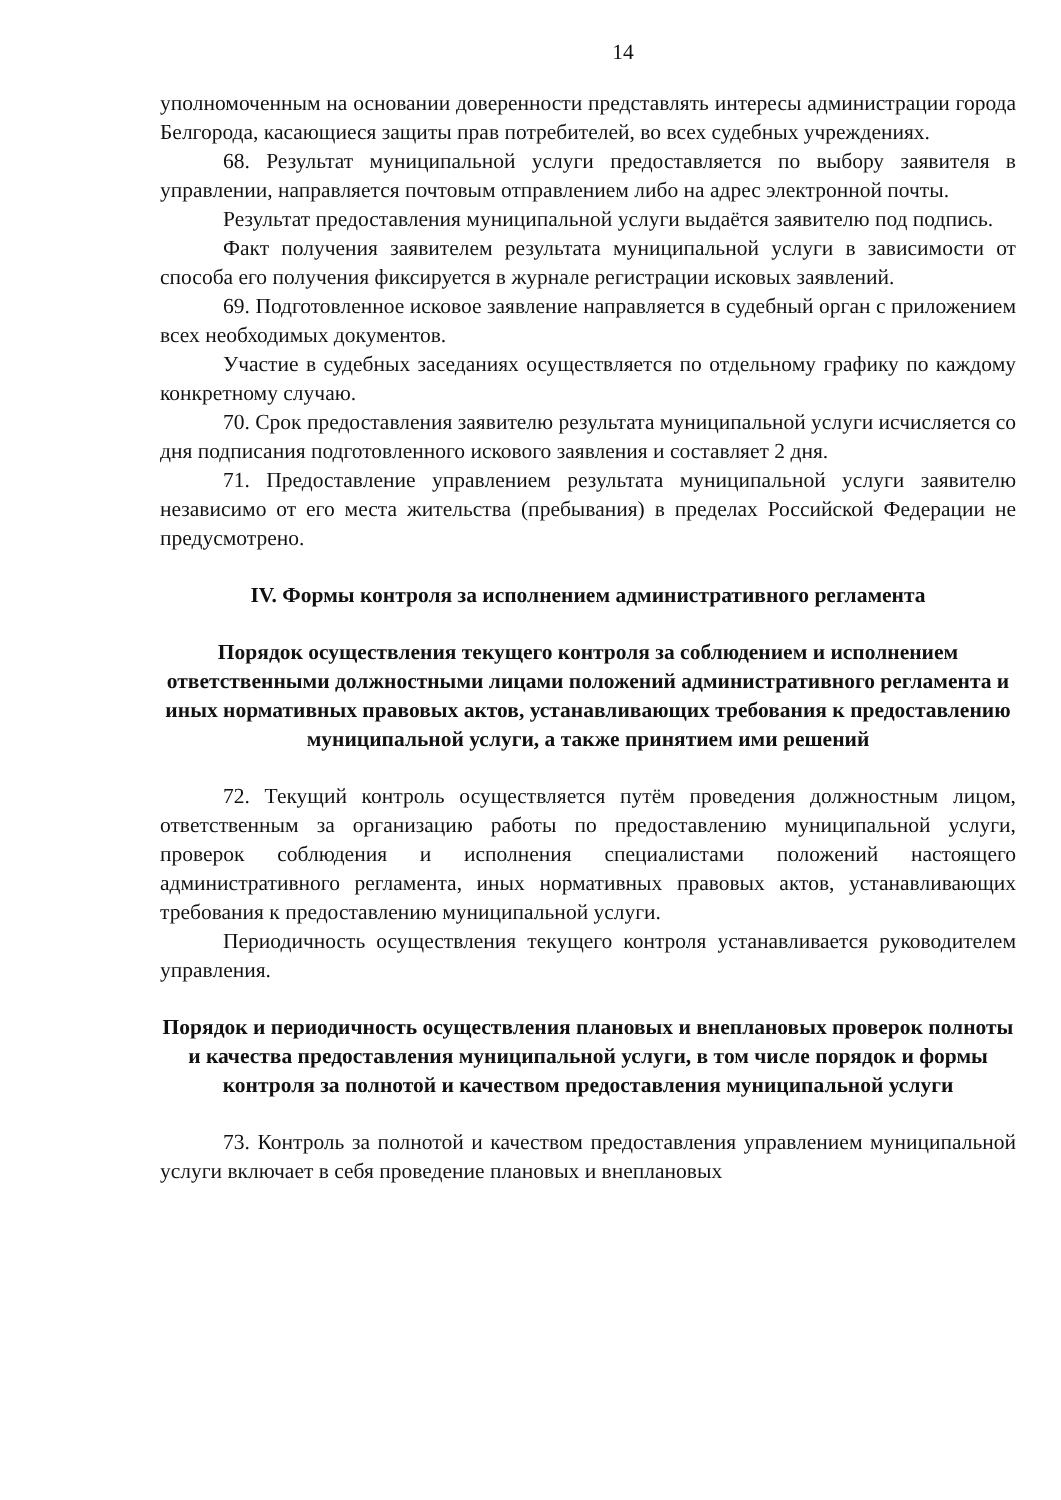14
уполномоченным на основании доверенности представлять интересы администрации города Белгорода, касающиеся защиты прав потребителей, во всех судебных учреждениях.
68. Результат муниципальной услуги предоставляется по выбору заявителя в управлении, направляется почтовым отправлением либо на адрес электронной почты.
Результат предоставления муниципальной услуги выдаётся заявителю под подпись.
Факт получения заявителем результата муниципальной услуги в зависимости от способа его получения фиксируется в журнале регистрации исковых заявлений.
69. Подготовленное исковое заявление направляется в судебный орган с приложением всех необходимых документов.
Участие в судебных заседаниях осуществляется по отдельному графику по каждому конкретному случаю.
70. Срок предоставления заявителю результата муниципальной услуги исчисляется со дня подписания подготовленного искового заявления и составляет 2 дня.
71. Предоставление управлением результата муниципальной услуги заявителю независимо от его места жительства (пребывания) в пределах Российской Федерации не предусмотрено.
IV. Формы контроля за исполнением административного регламента
Порядок осуществления текущего контроля за соблюдением и исполнением ответственными должностными лицами положений административного регламента и иных нормативных правовых актов, устанавливающих требования к предоставлению муниципальной услуги, а также принятием ими решений
72. Текущий контроль осуществляется путём проведения должностным лицом, ответственным за организацию работы по предоставлению муниципальной услуги, проверок соблюдения и исполнения специалистами положений настоящего административного регламента, иных нормативных правовых актов, устанавливающих требования к предоставлению муниципальной услуги.
Периодичность осуществления текущего контроля устанавливается руководителем управления.
Порядок и периодичность осуществления плановых и внеплановых проверок полноты и качества предоставления муниципальной услуги, в том числе порядок и формы контроля за полнотой и качеством предоставления муниципальной услуги
73. Контроль за полнотой и качеством предоставления управлением муниципальной услуги включает в себя проведение плановых и внеплановых